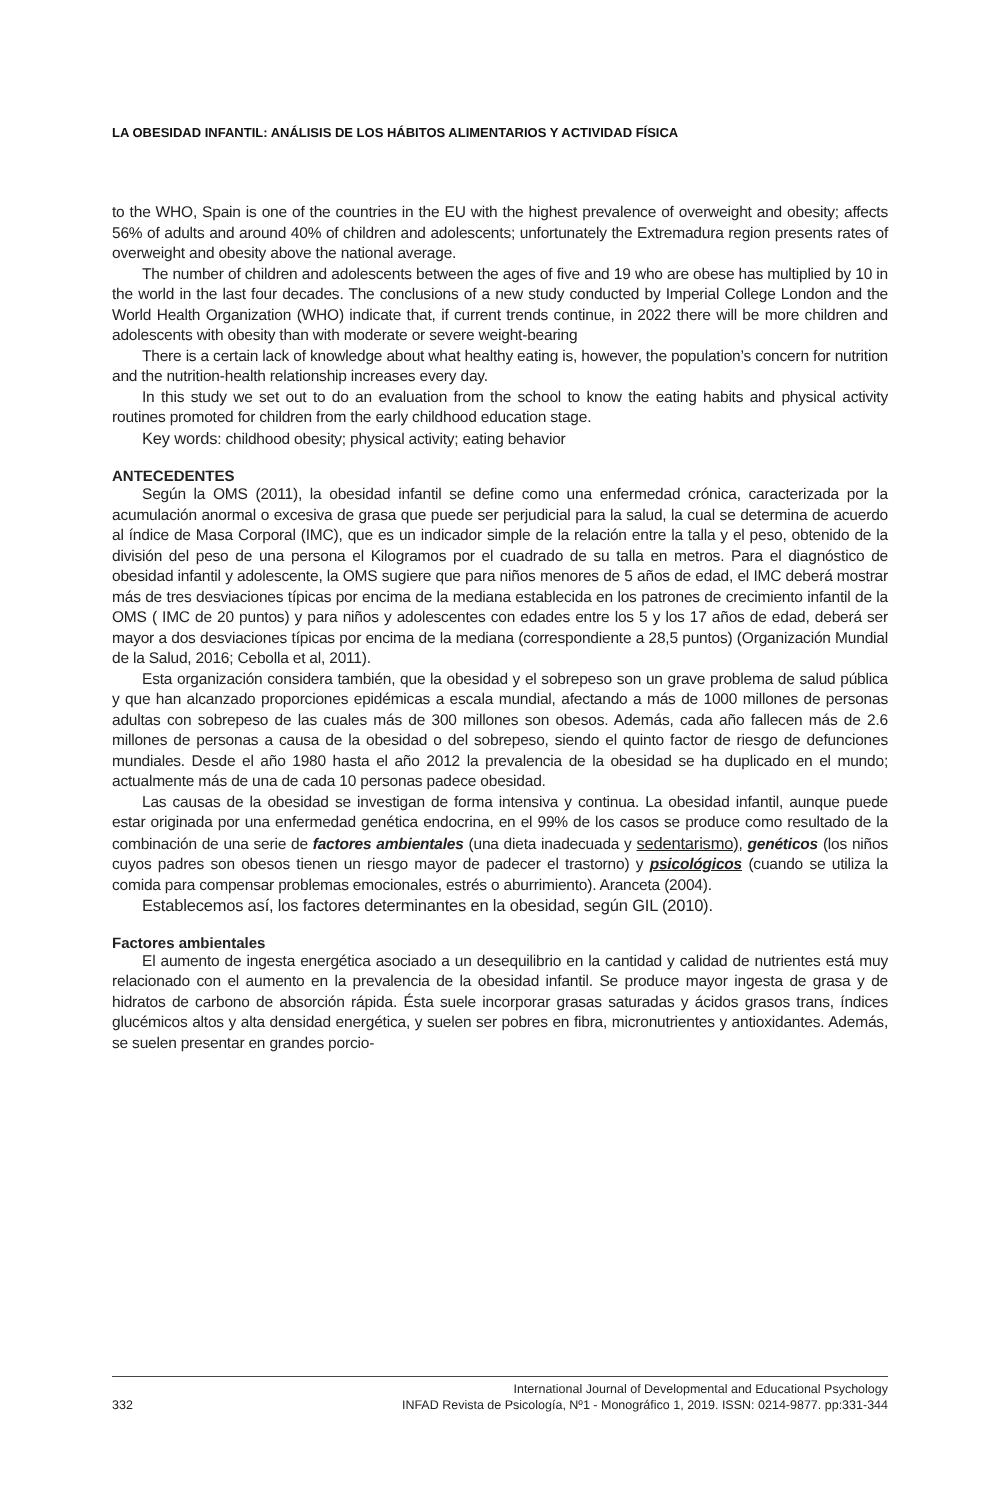LA OBESIDAD INFANTIL: ANÁLISIS DE LOS HÁBITOS ALIMENTARIOS Y ACTIVIDAD FÍSICA
to the WHO, Spain is one of the countries in the EU with the highest prevalence of overweight and obesity; affects 56% of adults and around 40% of children and adolescents; unfortunately the Extremadura region presents rates of overweight and obesity above the national average.
The number of children and adolescents between the ages of five and 19 who are obese has multiplied by 10 in the world in the last four decades. The conclusions of a new study conducted by Imperial College London and the World Health Organization (WHO) indicate that, if current trends continue, in 2022 there will be more children and adolescents with obesity than with moderate or severe weight-bearing
There is a certain lack of knowledge about what healthy eating is, however, the population’s concern for nutrition and the nutrition-health relationship increases every day.
In this study we set out to do an evaluation from the school to know the eating habits and physical activity routines promoted for children from the early childhood education stage.
Key words: childhood obesity; physical activity; eating behavior
ANTECEDENTES
Según la OMS (2011), la obesidad infantil se define como una enfermedad crónica, caracterizada por la acumulación anormal o excesiva de grasa que puede ser perjudicial para la salud, la cual se determina de acuerdo al índice de Masa Corporal (IMC), que es un indicador simple de la relación entre la talla y el peso, obtenido de la división del peso de una persona el Kilogramos por el cuadrado de su talla en metros. Para el diagnóstico de obesidad infantil y adolescente, la OMS sugiere que para niños menores de 5 años de edad, el IMC deberá mostrar más de tres desviaciones típicas por encima de la mediana establecida en los patrones de crecimiento infantil de la OMS ( IMC de 20 puntos) y para niños y adolescentes con edades entre los 5 y los 17 años de edad, deberá ser mayor a dos desviaciones típicas por encima de la mediana (correspondiente a 28,5 puntos) (Organización Mundial de la Salud, 2016; Cebolla et al, 2011).
Esta organización considera también, que la obesidad y el sobrepeso son un grave problema de salud pública y que han alcanzado proporciones epidémicas a escala mundial, afectando a más de 1000 millones de personas adultas con sobrepeso de las cuales más de 300 millones son obesos. Además, cada año fallecen más de 2.6 millones de personas a causa de la obesidad o del sobrepeso, siendo el quinto factor de riesgo de defunciones mundiales. Desde el año 1980 hasta el año 2012 la prevalencia de la obesidad se ha duplicado en el mundo; actualmente más de una de cada 10 personas padece obesidad.
Las causas de la obesidad se investigan de forma intensiva y continua. La obesidad infantil, aunque puede estar originada por una enfermedad genética endocrina, en el 99% de los casos se produce como resultado de la combinación de una serie de factores ambientales (una dieta inadecuada y sedentarismo), genéticos (los niños cuyos padres son obesos tienen un riesgo mayor de padecer el trastorno) y psicológicos (cuando se utiliza la comida para compensar problemas emocionales, estrés o aburrimiento). Aranceta (2004).
Establecemos así, los factores determinantes en la obesidad, según GIL (2010).
Factores ambientales
El aumento de ingesta energética asociado a un desequilibrio en la cantidad y calidad de nutrientes está muy relacionado con el aumento en la prevalencia de la obesidad infantil. Se produce mayor ingesta de grasa y de hidratos de carbono de absorción rápida. Ésta suele incorporar grasas saturadas y ácidos grasos trans, índices glucémicos altos y alta densidad energética, y suelen ser pobres en fibra, micronutrientes y antioxidantes. Además, se suelen presentar en grandes porcio-
International Journal of Developmental and Educational Psychology
332 INFAD Revista de Psicología, Nº1 - Monográfico 1, 2019. ISSN: 0214-9877. pp:331-344